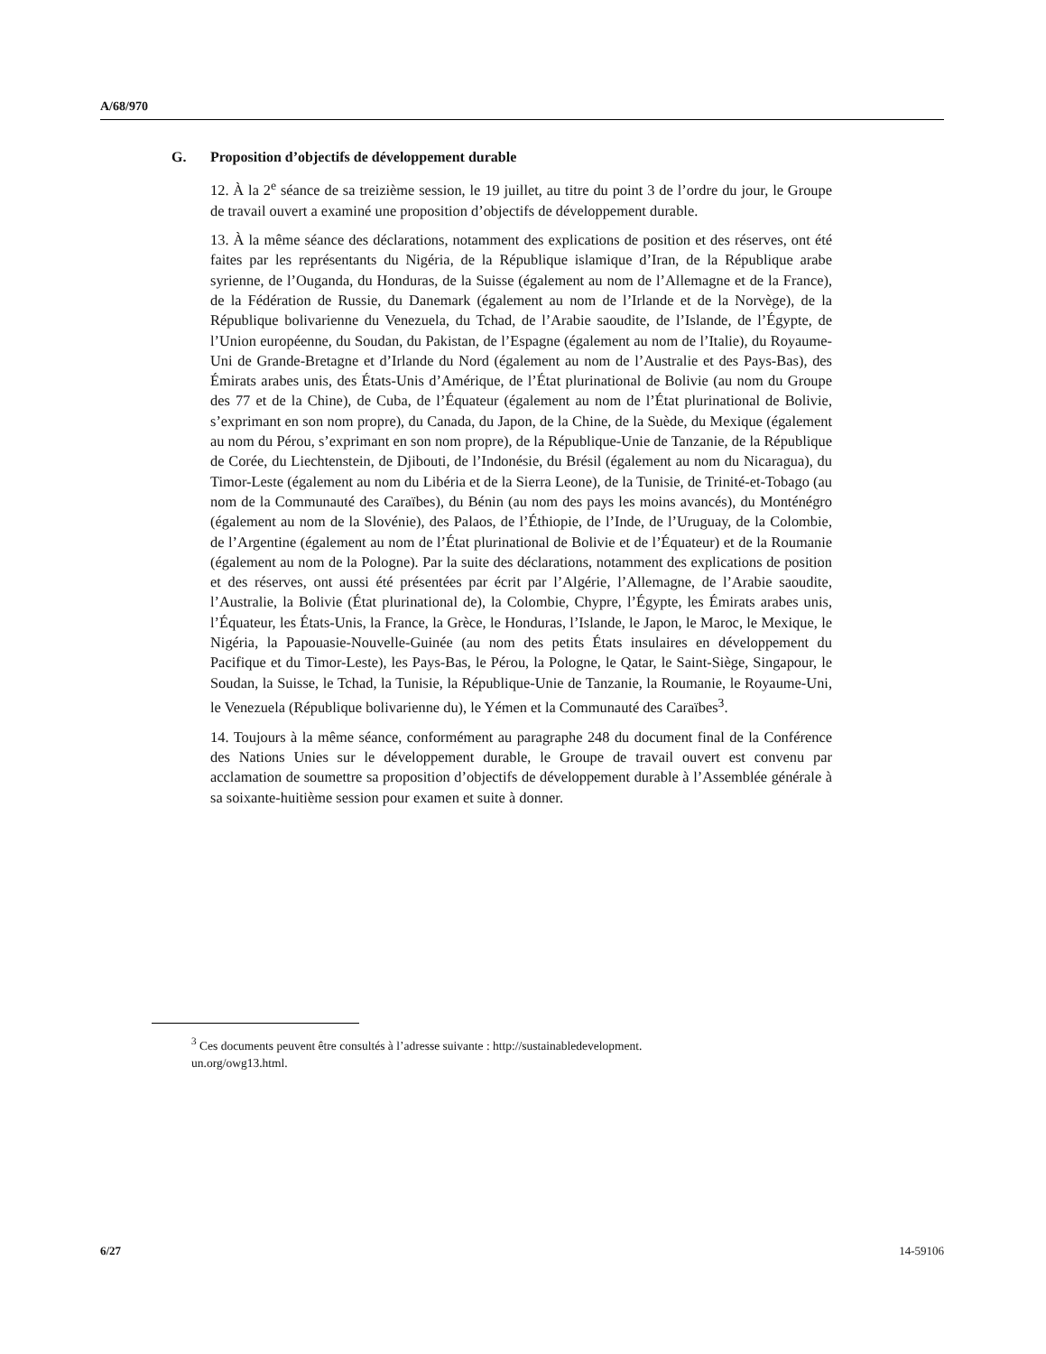A/68/970
G. Proposition d’objectifs de développement durable
12. À la 2<sup>e</sup> séance de sa treizième session, le 19 juillet, au titre du point 3 de l’ordre du jour, le Groupe de travail ouvert a examiné une proposition d’objectifs de développement durable.
13. À la même séance des déclarations, notamment des explications de position et des réserves, ont été faites par les représentants du Nigéria, de la République islamique d’Iran, de la République arabe syrienne, de l’Ouganda, du Honduras, de la Suisse (également au nom de l’Allemagne et de la France), de la Fédération de Russie, du Danemark (également au nom de l’Irlande et de la Norvège), de la République bolivarienne du Venezuela, du Tchad, de l’Arabie saoudite, de l’Islande, de l’Égypte, de l’Union européenne, du Soudan, du Pakistan, de l’Espagne (également au nom de l’Italie), du Royaume-Uni de Grande-Bretagne et d’Irlande du Nord (également au nom de l’Australie et des Pays-Bas), des Émirats arabes unis, des États-Unis d’Amérique, de l’État plurinational de Bolivie (au nom du Groupe des 77 et de la Chine), de Cuba, de l’Équateur (également au nom de l’État plurinational de Bolivie, s’exprimant en son nom propre), du Canada, du Japon, de la Chine, de la Suède, du Mexique (également au nom du Pérou, s’exprimant en son nom propre), de la République-Unie de Tanzanie, de la République de Corée, du Liechtenstein, de Djibouti, de l’Indonésie, du Brésil (également au nom du Nicaragua), du Timor-Leste (également au nom du Libéria et de la Sierra Leone), de la Tunisie, de Trinité-et-Tobago (au nom de la Communauté des Caraïbes), du Bénin (au nom des pays les moins avancés), du Monténégro (également au nom de la Slovénie), des Palaos, de l’Éthiopie, de l’Inde, de l’Uruguay, de la Colombie, de l’Argentine (également au nom de l’État plurinational de Bolivie et de l’Équateur) et de la Roumanie (également au nom de la Pologne). Par la suite des déclarations, notamment des explications de position et des réserves, ont aussi été présentées par écrit par l’Algérie, l’Allemagne, de l’Arabie saoudite, l’Australie, la Bolivie (État plurinational de), la Colombie, Chypre, l’Égypte, les Émirats arabes unis, l’Équateur, les États-Unis, la France, la Grèce, le Honduras, l’Islande, le Japon, le Maroc, le Mexique, le Nigéria, la Papouasie-Nouvelle-Guinée (au nom des petits États insulaires en développement du Pacifique et du Timor-Leste), les Pays-Bas, le Pérou, la Pologne, le Qatar, le Saint-Siège, Singapour, le Soudan, la Suisse, le Tchad, la Tunisie, la République-Unie de Tanzanie, la Roumanie, le Royaume-Uni, le Venezuela (République bolivarienne du), le Yémen et la Communauté des Caraïbes<sup>3</sup>.
14. Toujours à la même séance, conformément au paragraphe 248 du document final de la Conférence des Nations Unies sur le développement durable, le Groupe de travail ouvert est convenu par acclamation de soumettre sa proposition d’objectifs de développement durable à l’Assemblée générale à sa soixante-huitième session pour examen et suite à donner.
<sup>3</sup> Ces documents peuvent être consultés à l’adresse suivante : http://sustainabledevelopment.
un.org/owg13.html.
6/27 14-59106